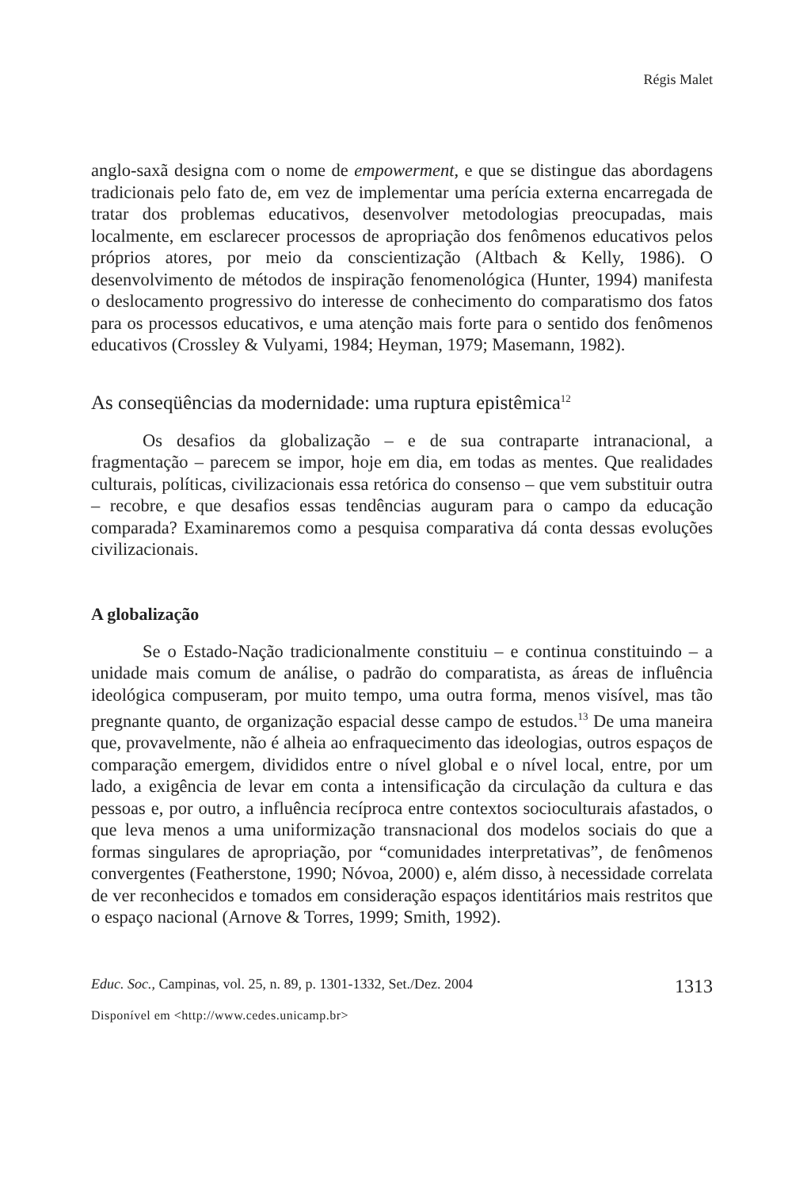Régis Malet
anglo-saxã designa com o nome de empowerment, e que se distingue das abordagens tradicionais pelo fato de, em vez de implementar uma perícia externa encarregada de tratar dos problemas educativos, desenvolver metodologias preocupadas, mais localmente, em esclarecer processos de apropriação dos fenômenos educativos pelos próprios atores, por meio da conscientização (Altbach & Kelly, 1986). O desenvolvimento de métodos de inspiração fenomenológica (Hunter, 1994) manifesta o deslocamento progressivo do interesse de conhecimento do comparatismo dos fatos para os processos educativos, e uma atenção mais forte para o sentido dos fenômenos educativos (Crossley & Vulyami, 1984; Heyman, 1979; Masemann, 1982).
As conseqüências da modernidade: uma ruptura epistêmica<sup>12</sup>
Os desafios da globalização – e de sua contraparte intranacional, a fragmentação – parecem se impor, hoje em dia, em todas as mentes. Que realidades culturais, políticas, civilizacionais essa retórica do consenso – que vem substituir outra – recobre, e que desafios essas tendências auguram para o campo da educação comparada? Examinaremos como a pesquisa comparativa dá conta dessas evoluções civilizacionais.
A globalização
Se o Estado-Nação tradicionalmente constituiu – e continua constituindo – a unidade mais comum de análise, o padrão do comparatista, as áreas de influência ideológica compuseram, por muito tempo, uma outra forma, menos visível, mas tão pregnante quanto, de organização espacial desse campo de estudos.<sup>13</sup> De uma maneira que, provavelmente, não é alheia ao enfraquecimento das ideologias, outros espaços de comparação emergem, divididos entre o nível global e o nível local, entre, por um lado, a exigência de levar em conta a intensificação da circulação da cultura e das pessoas e, por outro, a influência recíproca entre contextos socioculturais afastados, o que leva menos a uma uniformização transnacional dos modelos sociais do que a formas singulares de apropriação, por “comunidades interpretativas”, de fenômenos convergentes (Featherstone, 1990; Nóvoa, 2000) e, além disso, à necessidade correlata de ver reconhecidos e tomados em consideração espaços identitários mais restritos que o espaço nacional (Arnove & Torres, 1999; Smith, 1992).
Educ. Soc., Campinas, vol. 25, n. 89, p. 1301-1332, Set./Dez. 2004 1313
Disponível em <http://www.cedes.unicamp.br>